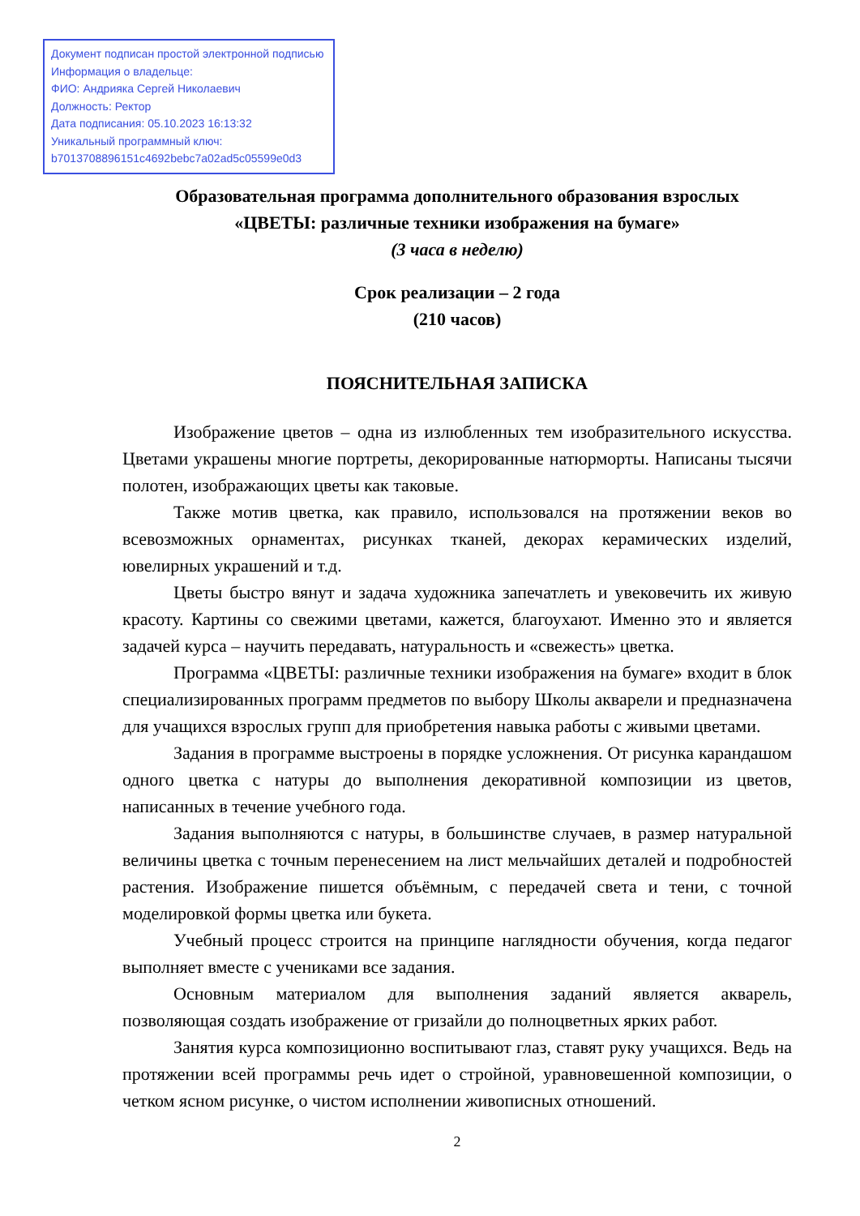Документ подписан простой электронной подписью
Информация о владельце:
ФИО: Андрияка Сергей Николаевич
Должность: Ректор
Дата подписания: 05.10.2023 16:13:32
Уникальный программный ключ:
b7013708896151c4692bebc7a02ad5c05599e0d3
Образовательная программа дополнительного образования взрослых
«ЦВЕТЫ: различные техники изображения на бумаге»
(3 часа в неделю)
Срок реализации – 2 года
(210 часов)
ПОЯСНИТЕЛЬНАЯ ЗАПИСКА
Изображение цветов – одна из излюбленных тем изобразительного искусства. Цветами украшены многие портреты, декорированные натюрморты. Написаны тысячи полотен, изображающих цветы как таковые.
Также мотив цветка, как правило, использовался на протяжении веков во всевозможных орнаментах, рисунках тканей, декорах керамических изделий, ювелирных украшений и т.д.
Цветы быстро вянут и задача художника запечатлеть и увековечить их живую красоту. Картины со свежими цветами, кажется, благоухают. Именно это и является задачей курса – научить передавать, натуральность и «свежесть» цветка.
Программа «ЦВЕТЫ: различные техники изображения на бумаге» входит в блок специализированных программ предметов по выбору Школы акварели и предназначена для учащихся взрослых групп для приобретения навыка работы с живыми цветами.
Задания в программе выстроены в порядке усложнения. От рисунка карандашом одного цветка с натуры до выполнения декоративной композиции из цветов, написанных в течение учебного года.
Задания выполняются с натуры, в большинстве случаев, в размер натуральной величины цветка с точным перенесением на лист мельчайших деталей и подробностей растения. Изображение пишется объёмным, с передачей света и тени, с точной моделировкой формы цветка или букета.
Учебный процесс строится на принципе наглядности обучения, когда педагог выполняет вместе с учениками все задания.
Основным материалом для выполнения заданий является акварель, позволяющая создать изображение от гризайли до полноцветных ярких работ.
Занятия курса композиционно воспитывают глаз, ставят руку учащихся. Ведь на протяжении всей программы речь идет о стройной, уравновешенной композиции, о четком ясном рисунке, о чистом исполнении живописных отношений.
2